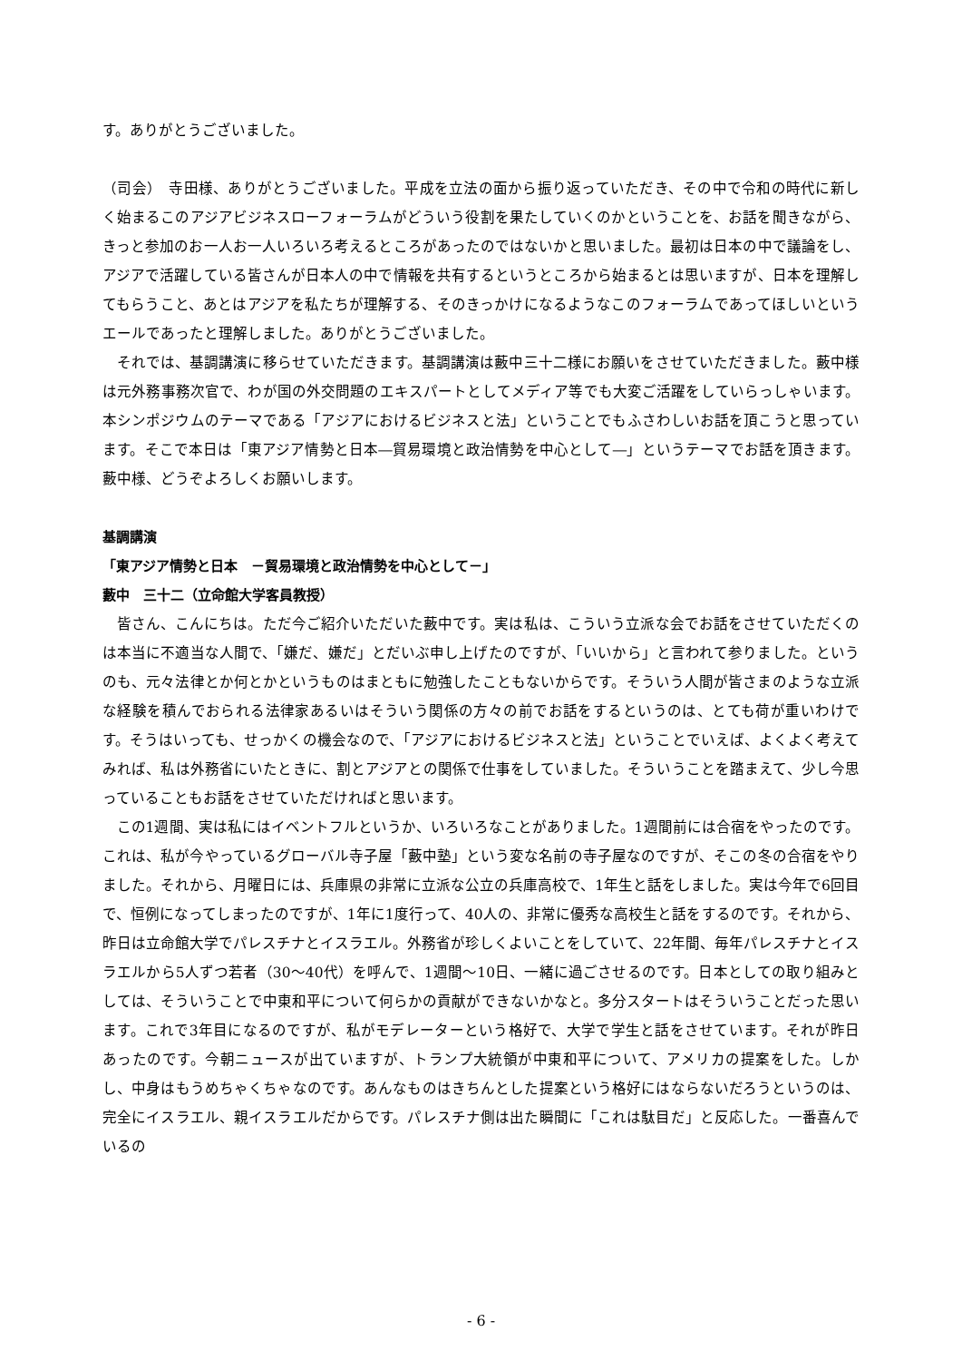す。ありがとうございました。
（司会）　寺田様、ありがとうございました。平成を立法の面から振り返っていただき、その中で令和の時代に新しく始まるこのアジアビジネスローフォーラムがどういう役割を果たしていくのかということを、お話を聞きながら、きっと参加のお一人お一人いろいろ考えるところがあったのではないかと思いました。最初は日本の中で議論をし、アジアで活躍している皆さんが日本人の中で情報を共有するというところから始まるとは思いますが、日本を理解してもらうこと、あとはアジアを私たちが理解する、そのきっかけになるようなこのフォーラムであってほしいというエールであったと理解しました。ありがとうございました。
それでは、基調講演に移らせていただきます。基調講演は藪中三十二様にお願いをさせていただきました。藪中様は元外務事務次官で、わが国の外交問題のエキスパートとしてメディア等でも大変ご活躍をしていらっしゃいます。本シンポジウムのテーマである「アジアにおけるビジネスと法」ということでもふさわしいお話を頂こうと思っています。そこで本日は「東アジア情勢と日本―貿易環境と政治情勢を中心として―」というテーマでお話を頂きます。藪中様、どうぞよろしくお願いします。
基調講演
「東アジア情勢と日本　－貿易環境と政治情勢を中心として－」
藪中　三十二（立命館大学客員教授）
皆さん、こんにちは。ただ今ご紹介いただいた藪中です。実は私は、こういう立派な会でお話をさせていただくのは本当に不適当な人間で、「嫌だ、嫌だ」とだいぶ申し上げたのですが、「いいから」と言われて参りました。というのも、元々法律とか何とかというものはまともに勉強したこともないからです。そういう人間が皆さまのような立派な経験を積んでおられる法律家あるいはそういう関係の方々の前でお話をするというのは、とても荷が重いわけです。そうはいっても、せっかくの機会なので、「アジアにおけるビジネスと法」ということでいえば、よくよく考えてみれば、私は外務省にいたときに、割とアジアとの関係で仕事をしていました。そういうことを踏まえて、少し今思っていることもお話をさせていただければと思います。
この1週間、実は私にはイベントフルというか、いろいろなことがありました。1週間前には合宿をやったのです。これは、私が今やっているグローバル寺子屋「藪中塾」という変な名前の寺子屋なのですが、そこの冬の合宿をやりました。それから、月曜日には、兵庫県の非常に立派な公立の兵庫高校で、1年生と話をしました。実は今年で6回目で、恒例になってしまったのですが、1年に1度行って、40人の、非常に優秀な高校生と話をするのです。それから、昨日は立命館大学でパレスチナとイスラエル。外務省が珍しくよいことをしていて、22年間、毎年パレスチナとイスラエルから5人ずつ若者（30～40代）を呼んで、1週間～10日、一緒に過ごさせるのです。日本としての取り組みとしては、そういうことで中東和平について何らかの貢献ができないかなと。多分スタートはそういうことだった思います。これで3年目になるのですが、私がモデレーターという格好で、大学で学生と話をさせています。それが昨日あったのです。今朝ニュースが出ていますが、トランプ大統領が中東和平について、アメリカの提案をした。しかし、中身はもうめちゃくちゃなのです。あんなものはきちんとした提案という格好にはならないだろうというのは、完全にイスラエル、親イスラエルだからです。パレスチナ側は出た瞬間に「これは駄目だ」と反応した。一番喜んでいるの
- 6 -